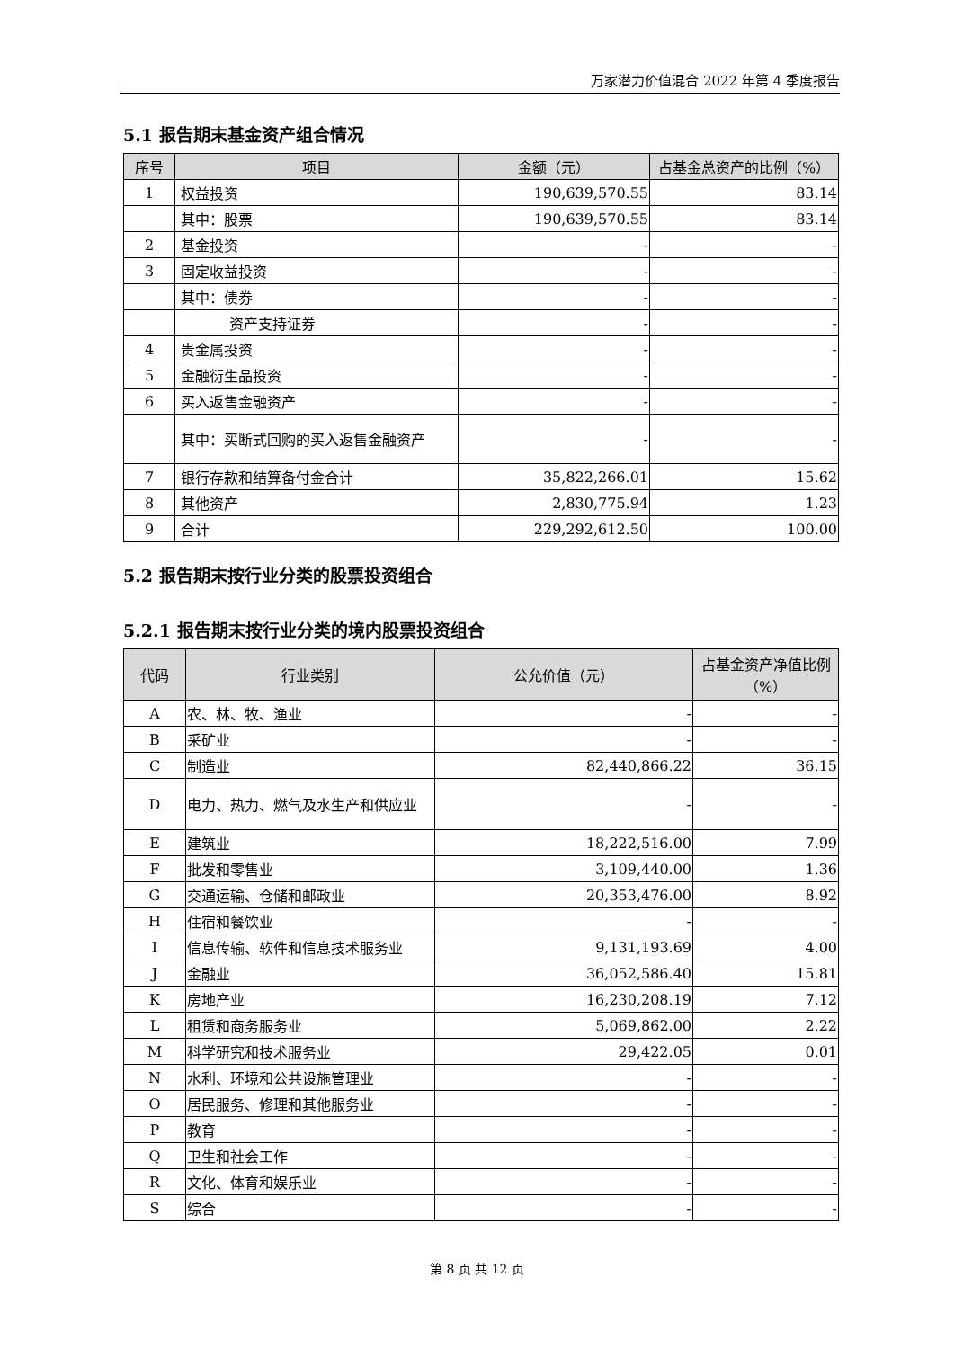万家潜力价值混合 2022 年第 4 季度报告
5.1 报告期末基金资产组合情况
| 序号 | 项目 | 金额（元） | 占基金总资产的比例（%） |
| --- | --- | --- | --- |
| 1 | 权益投资 | 190,639,570.55 | 83.14 |
| | 其中：股票 | 190,639,570.55 | 83.14 |
| 2 | 基金投资 | - | - |
| 3 | 固定收益投资 | - | - |
| | 其中：债券 | - | - |
| | 资产支持证券 | - | - |
| 4 | 贵金属投资 | - | - |
| 5 | 金融衍生品投资 | - | - |
| 6 | 买入返售金融资产 | - | - |
| | 其中：买断式回购的买入返售金融资产 | - | - |
| 7 | 银行存款和结算备付金合计 | 35,822,266.01 | 15.62 |
| 8 | 其他资产 | 2,830,775.94 | 1.23 |
| 9 | 合计 | 229,292,612.50 | 100.00 |
5.2 报告期末按行业分类的股票投资组合
5.2.1 报告期末按行业分类的境内股票投资组合
| 代码 | 行业类别 | 公允价值（元） | 占基金资产净值比例（%） |
| --- | --- | --- | --- |
| A | 农、林、牧、渔业 | - | - |
| B | 采矿业 | - | - |
| C | 制造业 | 82,440,866.22 | 36.15 |
| D | 电力、热力、燃气及水生产和供应业 | - | - |
| E | 建筑业 | 18,222,516.00 | 7.99 |
| F | 批发和零售业 | 3,109,440.00 | 1.36 |
| G | 交通运输、仓储和邮政业 | 20,353,476.00 | 8.92 |
| H | 住宿和餐饮业 | - | - |
| I | 信息传输、软件和信息技术服务业 | 9,131,193.69 | 4.00 |
| J | 金融业 | 36,052,586.40 | 15.81 |
| K | 房地产业 | 16,230,208.19 | 7.12 |
| L | 租赁和商务服务业 | 5,069,862.00 | 2.22 |
| M | 科学研究和技术服务业 | 29,422.05 | 0.01 |
| N | 水利、环境和公共设施管理业 | - | - |
| O | 居民服务、修理和其他服务业 | - | - |
| P | 教育 | - | - |
| Q | 卫生和社会工作 | - | - |
| R | 文化、体育和娱乐业 | - | - |
| S | 综合 | - | - |
第 8 页 共 12 页